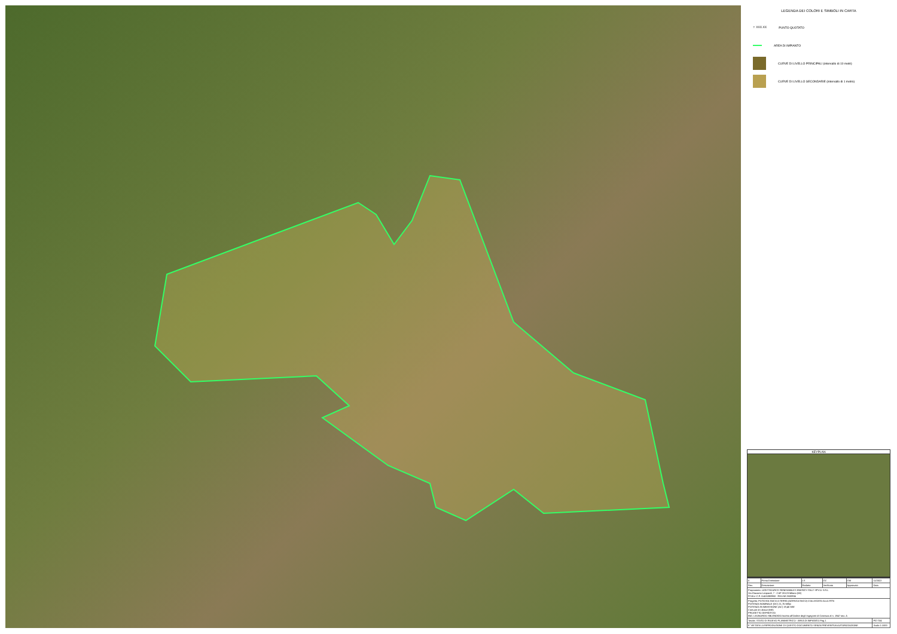LEGENDA DEI COLORI E SIMBOLI IN CARTA
⌖ XXX.XX PUNTO QUOTATO
AREA DI IMPIANTO
CURVE DI LIVELLO PRINCIPALI (intervallo di 10 metri)
CURVE DI LIVELLO SECONDARIE (intervallo di 1 metro)
KEYPLAN
| 0 | Prima Emissione | LS | GC | GM | 11/2022 |
| Rev. | Descrizione | Redatto | Verificato | Approvato | Data |
| Proponente: LIGHTSOURCE RENEWABLES ENERGY ITALY SPV11 S.R.L Via Giacomo Leopardi, 7 - CAP 20123 Milano (MI) P.IVA e C.F. 11415380960 - REA MI 2600904 | | | | | |
| Progetto: FOTOVOLTAICO A TERRA (AGRIVOLTAICO) COLLEGATO ALLA RTN POTENZA NOMINALE (DC) 21,75 MWp POTENZA IN IMMISSIONE (AC) 19,40 MW Comune di Librizzi (ME) PROGETTO DEFINITIVO ING. LEONARDO SBLENDIDO Iscritto all'Ordine degli Ingegneri di Cosenza al n. 1947 sez. A | | | | | |
| Tavola: STATO DI RILIEVO PLANIMETRICO - AREA DI IMPIANTO Pag.1 | | | | | PG-T04 |
| E' VIETATA LA RIPRODUZIONE DI QUESTO DOCUMENTO SENZA PREVENTIVA AUTORIZZAZIONE | | | | | Scala 1:1000 |